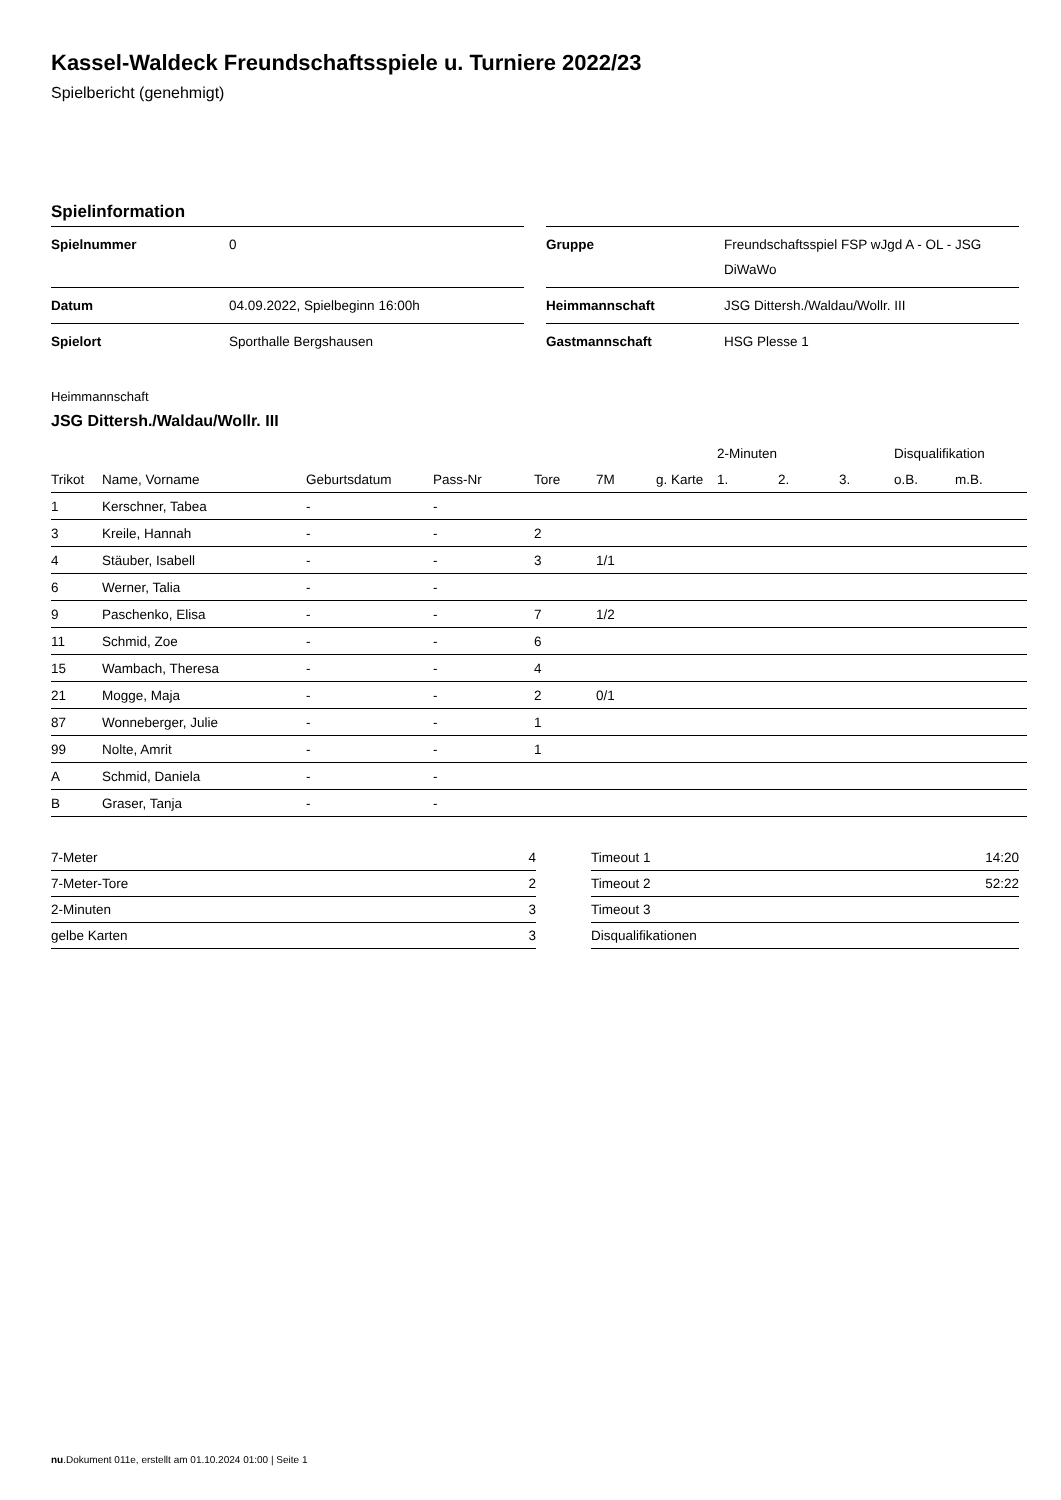Kassel-Waldeck Freundschaftsspiele u. Turniere 2022/23
Spielbericht (genehmigt)
Spielinformation
| Spielnummer | 0 |
| Datum | 04.09.2022, Spielbeginn 16:00h |
| Spielort | Sporthalle Bergshausen |
| Gruppe | Freundschaftsspiel FSP wJgd A - OL - JSG DiWaWo |
| Heimmannschaft | JSG Dittersh./Waldau/Wollr. III |
| Gastmannschaft | HSG Plesse 1 |
Heimmannschaft
JSG Dittersh./Waldau/Wollr. III
| | | | | | | | 2-Minuten | | | Disqualifikation | |
| --- | --- | --- | --- | --- | --- | --- | --- | --- | --- | --- | --- |
| Trikot | Name, Vorname | Geburtsdatum | Pass-Nr | Tore | 7M | g. Karte | 1. | 2. | 3. | o.B. | m.B. |
| 1 | Kerschner, Tabea | - | - | | | | | | | | |
| 3 | Kreile, Hannah | - | - | 2 | | | | | | | |
| 4 | Stäuber, Isabell | - | - | 3 | 1/1 | | | | | | |
| 6 | Werner, Talia | - | - | | | | | | | | |
| 9 | Paschenko, Elisa | - | - | 7 | 1/2 | | | | | | |
| 11 | Schmid, Zoe | - | - | 6 | | | | | | | |
| 15 | Wambach, Theresa | - | - | 4 | | | | | | | |
| 21 | Mogge, Maja | - | - | 2 | 0/1 | | | | | | |
| 87 | Wonneberger, Julie | - | - | 1 | | | | | | | |
| 99 | Nolte, Amrit | - | - | 1 | | | | | | | |
| A | Schmid, Daniela | - | - | | | | | | | | |
| B | Graser, Tanja | - | - | | | | | | | | |
| 7-Meter | 4 |
| 7-Meter-Tore | 2 |
| 2-Minuten | 3 |
| gelbe Karten | 3 |
| Timeout 1 | 14:20 |
| Timeout 2 | 52:22 |
| Timeout 3 | |
| Disqualifikationen | |
nu.Dokument 011e, erstellt am 01.10.2024 01:00 | Seite 1